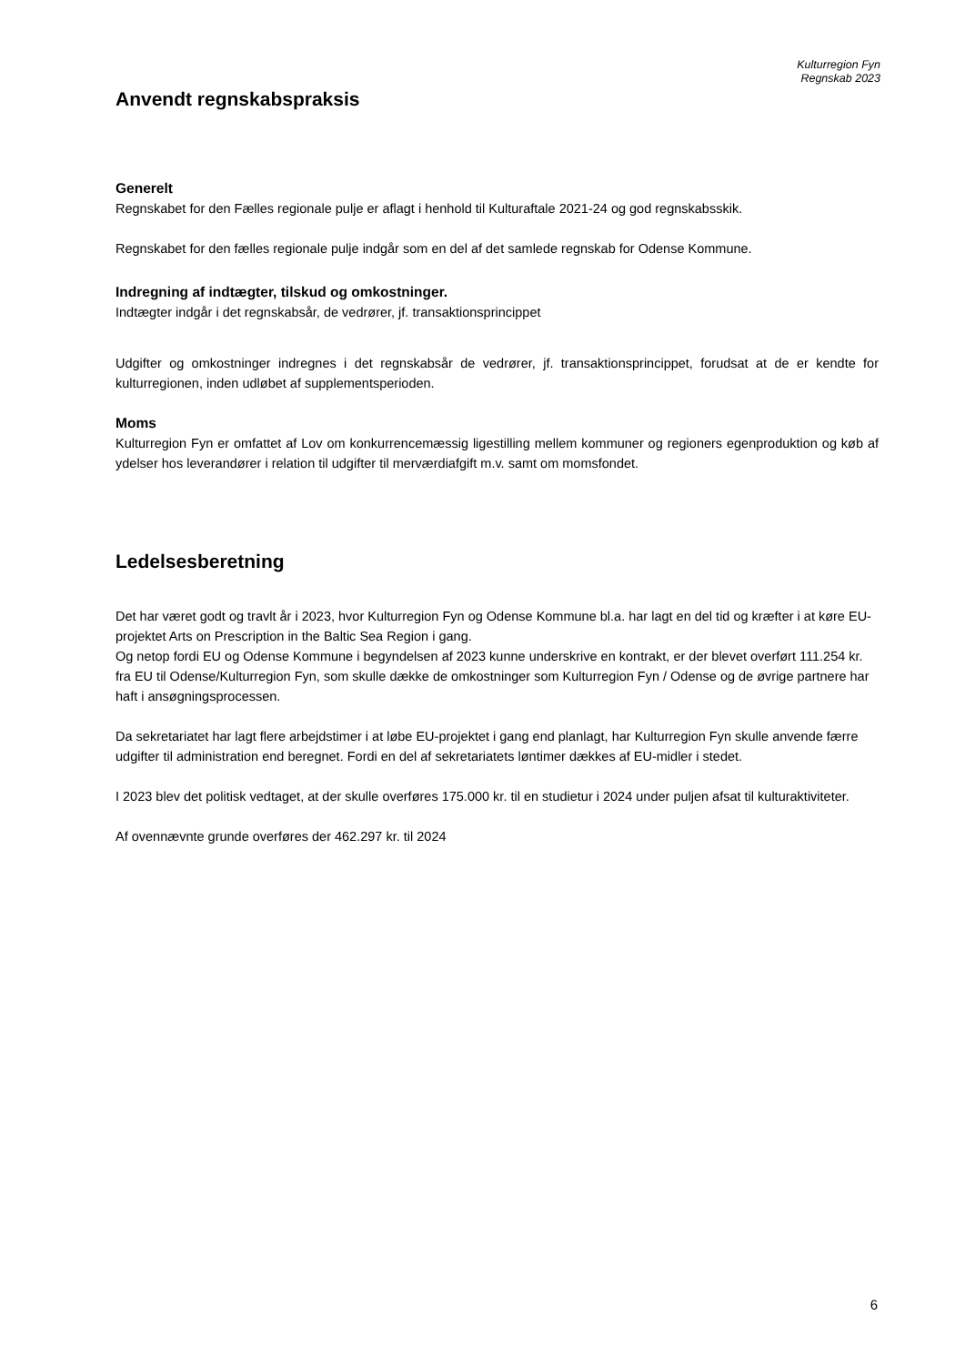Kulturregion Fyn
Regnskab 2023
Anvendt regnskabspraksis
Generelt
Regnskabet for den Fælles regionale pulje er aflagt i henhold til Kulturaftale 2021-24 og god regnskabsskik.
Regnskabet for den fælles regionale pulje indgår som en del af det samlede regnskab for Odense Kommune.
Indregning af indtægter, tilskud og omkostninger.
Indtægter indgår i det regnskabsår, de vedrører, jf. transaktionsprincippet
Udgifter og omkostninger indregnes i det regnskabsår de vedrører, jf. transaktionsprincippet, forudsat at de er kendte for kulturregionen, inden udløbet af supplementsperioden.
Moms
Kulturregion Fyn er omfattet af Lov om konkurrencemæssig ligestilling mellem kommuner og regioners egenproduktion og køb af ydelser hos leverandører i relation til udgifter til merværdiafgift m.v. samt om momsfondet.
Ledelsesberetning
Det har været godt og travlt år i 2023, hvor Kulturregion Fyn og Odense Kommune bl.a. har lagt en del tid og kræfter i at køre EU- projektet Arts on Prescription in the Baltic Sea Region i gang.
Og netop fordi EU og Odense Kommune i begyndelsen af 2023 kunne underskrive en kontrakt, er der blevet overført 111.254 kr. fra EU til Odense/Kulturregion Fyn, som skulle dække de omkostninger som Kulturregion Fyn / Odense og de øvrige partnere har haft i ansøgningsprocessen.
Da sekretariatet har lagt flere arbejdstimer i at løbe EU-projektet i gang end planlagt, har Kulturregion Fyn skulle anvende færre udgifter til administration end beregnet. Fordi en del af sekretariatets løntimer dækkes af EU-midler i stedet.
I 2023 blev det politisk vedtaget, at der skulle overføres 175.000 kr. til en studietur i 2024 under puljen afsat til kulturaktiviteter.
Af ovennævnte grunde overføres der 462.297 kr. til 2024
6